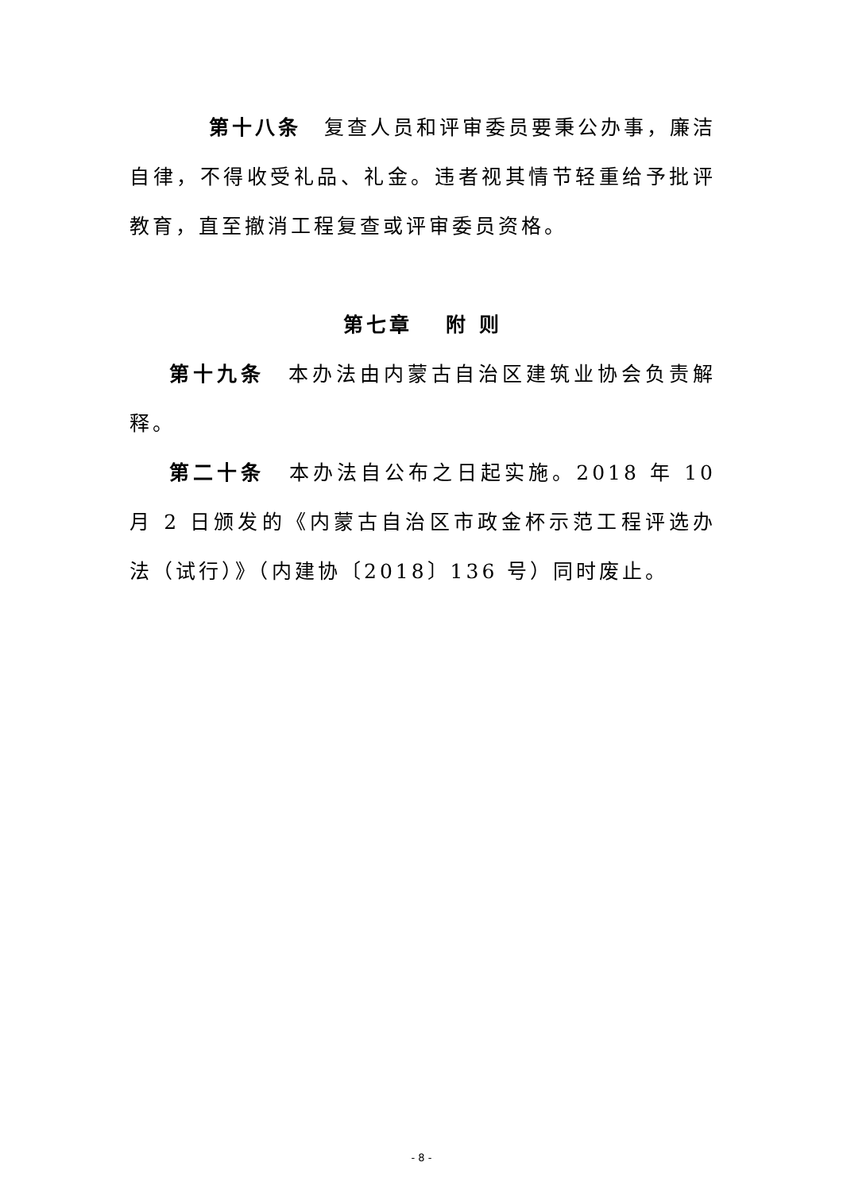第十八条　复查人员和评审委员要秉公办事，廉洁自律，不得收受礼品、礼金。违者视其情节轻重给予批评教育，直至撤消工程复查或评审委员资格。
第七章　 附 则
第十九条　本办法由内蒙古自治区建筑业协会负责解释。
第二十条　本办法自公布之日起实施。2018 年 10 月 2 日颁发的《内蒙古自治区市政金杯示范工程评选办法（试行）》（内建协〔2018〕136 号）同时废止。
- 8 -